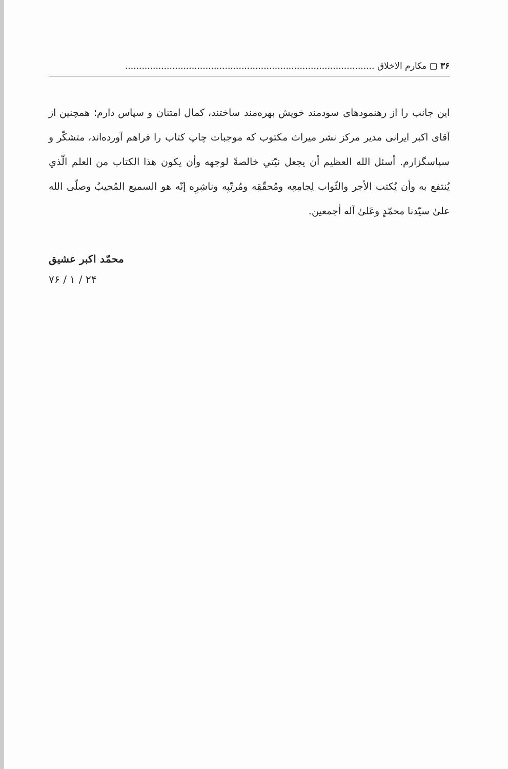۳۶ ▢ مکارم الاخلاق ..........................................................................................
این جانب را از رهنمودهای سودمند خویش بهره‌مند ساختند، کمال امتنان و سپاس دارم؛ همچنین از آقای اکبر ایرانی مدیر مرکز نشر میراث مکتوب که موجبات چاپ کتاب را فراهم آورده‌اند، متشکّر و سپاسگزارم. أسئل الله العظیم أن یجعل نیّتي خالصةً لوجهه وأن یکون هذا الکتاب من العلم الّذي یُنتفع به وأن یُکتب الأجر والثّواب لِجامِعِه ومُحقّقِه ومُرتّبِه وناشِرِه إنّه هو السمیع المُجیبُ وصلّی الله علیٰ سیّدنا محمّدٍ وعَلیٰ آله أجمعین.
محمّد اکبر عشیق
۲۴ / ۱ / ۷۶